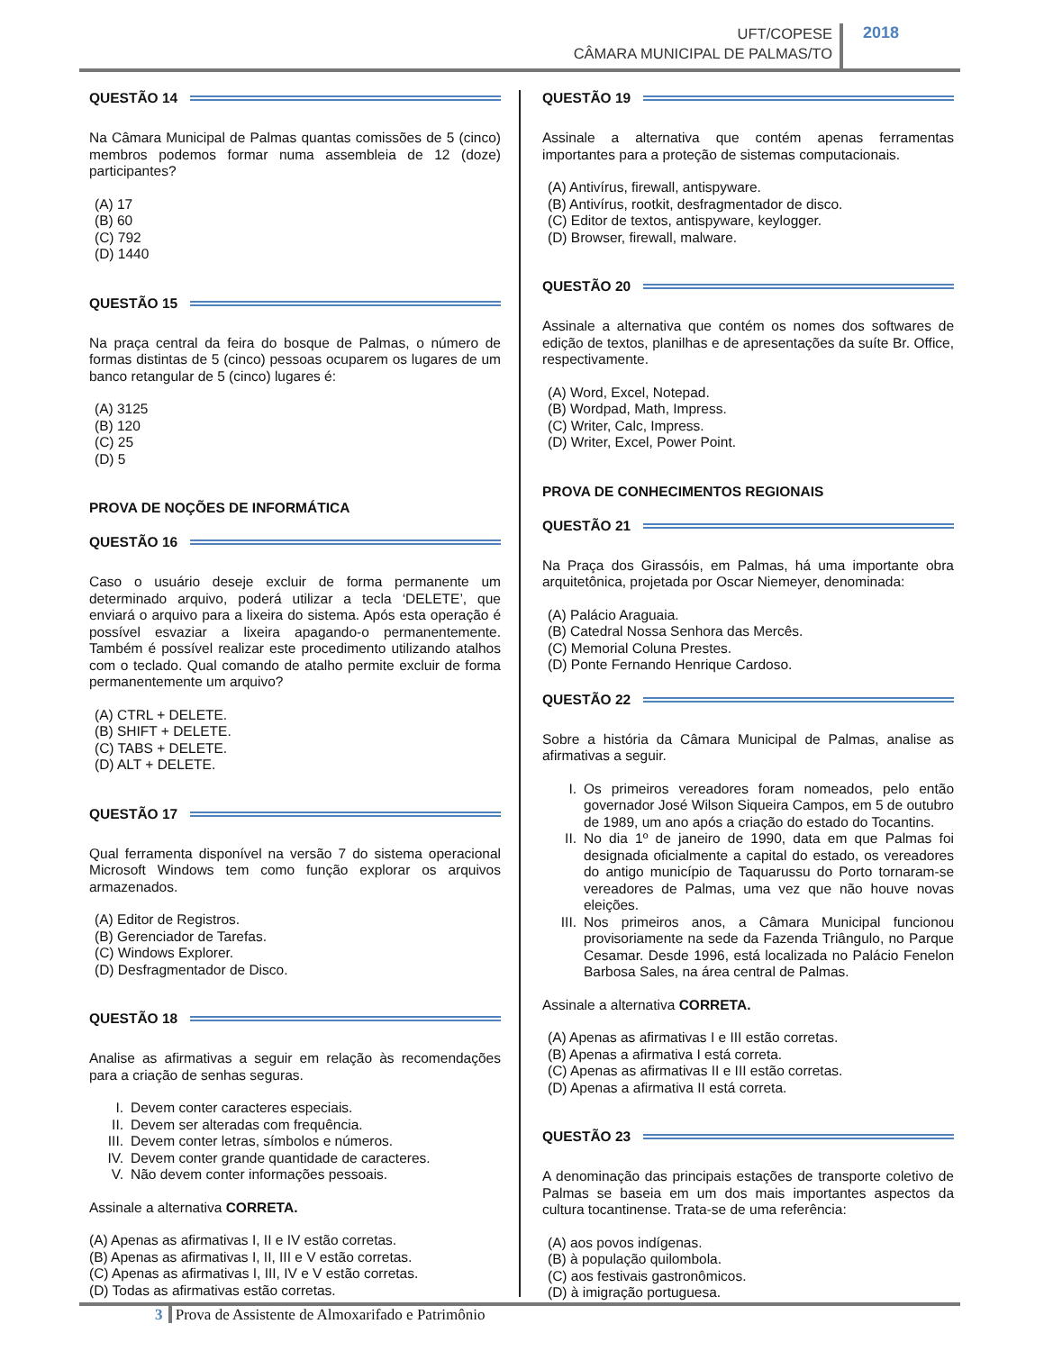UFT/COPESE
CÂMARA MUNICIPAL DE PALMAS/TO
2018
QUESTÃO 14
Na Câmara Municipal de Palmas quantas comissões de 5 (cinco) membros podemos formar numa assembleia de 12 (doze) participantes?
(A) 17
(B) 60
(C) 792
(D) 1440
QUESTÃO 15
Na praça central da feira do bosque de Palmas, o número de formas distintas de 5 (cinco) pessoas ocuparem os lugares de um banco retangular de 5 (cinco) lugares é:
(A) 3125
(B) 120
(C) 25
(D) 5
PROVA DE NOÇÕES DE INFORMÁTICA
QUESTÃO 16
Caso o usuário deseje excluir de forma permanente um determinado arquivo, poderá utilizar a tecla ‘DELETE’, que enviará o arquivo para a lixeira do sistema. Após esta operação é possível esvaziar a lixeira apagando-o permanentemente. Também é possível realizar este procedimento utilizando atalhos com o teclado. Qual comando de atalho permite excluir de forma permanentemente um arquivo?
(A) CTRL + DELETE.
(B) SHIFT + DELETE.
(C) TABS + DELETE.
(D) ALT + DELETE.
QUESTÃO 17
Qual ferramenta disponível na versão 7 do sistema operacional Microsoft Windows tem como função explorar os arquivos armazenados.
(A) Editor de Registros.
(B) Gerenciador de Tarefas.
(C) Windows Explorer.
(D) Desfragmentador de Disco.
QUESTÃO 18
Analise as afirmativas a seguir em relação às recomendações para a criação de senhas seguras.
I. Devem conter caracteres especiais.
II. Devem ser alteradas com frequência.
III. Devem conter letras, símbolos e números.
IV. Devem conter grande quantidade de caracteres.
V. Não devem conter informações pessoais.
Assinale a alternativa CORRETA.
(A) Apenas as afirmativas I, II e IV estão corretas.
(B) Apenas as afirmativas I, II, III e V estão corretas.
(C) Apenas as afirmativas I, III, IV e V estão corretas.
(D) Todas as afirmativas estão corretas.
QUESTÃO 19
Assinale a alternativa que contém apenas ferramentas importantes para a proteção de sistemas computacionais.
(A) Antivírus, firewall, antispyware.
(B) Antivírus, rootkit, desfragmentador de disco.
(C) Editor de textos, antispyware, keylogger.
(D) Browser, firewall, malware.
QUESTÃO 20
Assinale a alternativa que contém os nomes dos softwares de edição de textos, planilhas e de apresentações da suíte Br. Office, respectivamente.
(A) Word, Excel, Notepad.
(B) Wordpad, Math, Impress.
(C) Writer, Calc, Impress.
(D) Writer, Excel, Power Point.
PROVA DE CONHECIMENTOS REGIONAIS
QUESTÃO 21
Na Praça dos Girassóis, em Palmas, há uma importante obra arquitetônica, projetada por Oscar Niemeyer, denominada:
(A) Palácio Araguaia.
(B) Catedral Nossa Senhora das Mercês.
(C) Memorial Coluna Prestes.
(D) Ponte Fernando Henrique Cardoso.
QUESTÃO 22
Sobre a história da Câmara Municipal de Palmas, analise as afirmativas a seguir.
I. Os primeiros vereadores foram nomeados, pelo então governador José Wilson Siqueira Campos, em 5 de outubro de 1989, um ano após a criação do estado do Tocantins.
II. No dia 1º de janeiro de 1990, data em que Palmas foi designada oficialmente a capital do estado, os vereadores do antigo município de Taquarussu do Porto tornaram-se vereadores de Palmas, uma vez que não houve novas eleições.
III. Nos primeiros anos, a Câmara Municipal funcionou provisoriamente na sede da Fazenda Triângulo, no Parque Cesamar. Desde 1996, está localizada no Palácio Fenelon Barbosa Sales, na área central de Palmas.
Assinale a alternativa CORRETA.
(A) Apenas as afirmativas I e III estão corretas.
(B) Apenas a afirmativa I está correta.
(C) Apenas as afirmativas II e III estão corretas.
(D) Apenas a afirmativa II está correta.
QUESTÃO 23
A denominação das principais estações de transporte coletivo de Palmas se baseia em um dos mais importantes aspectos da cultura tocantinense. Trata-se de uma referência:
(A) aos povos indígenas.
(B) à população quilombola.
(C) aos festivais gastronômicos.
(D) à imigração portuguesa.
3 Prova de Assistente de Almoxarifado e Patrimônio